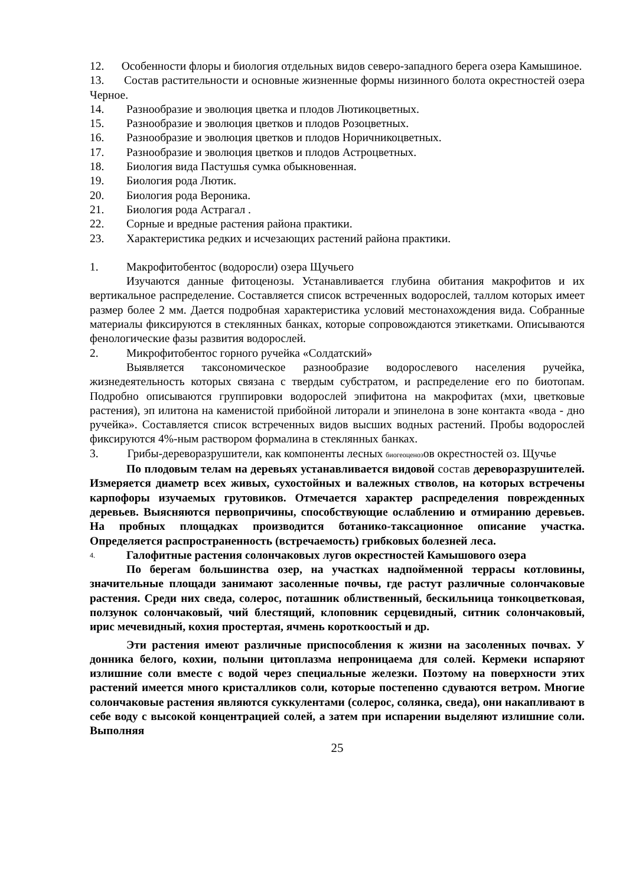12. Особенности флоры и биология отдельных видов северо-западного берега озера Камышиное.
13. Состав растительности и основные жизненные формы низинного болота окрестностей озера Черное.
14. Разнообразие и эволюция цветка и плодов Лютикоцветных.
15. Разнообразие и эволюция цветков и плодов Розоцветных.
16. Разнообразие и эволюция цветков и плодов Норичникоцветных.
17. Разнообразие и эволюция цветков и плодов Астроцветных.
18. Биология вида Пастушья сумка обыкновенная.
19. Биология рода Лютик.
20. Биология рода Вероника.
21. Биология рода Астрагал .
22. Сорные и вредные растения района практики.
23. Характеристика редких и исчезающих растений района практики.
1. Макрофитобентос (водоросли) озера Щучьего
Изучаются данные фитоценозы. Устанавливается глубина обитания макрофитов и их вертикальное распределение. Составляется список встреченных водорослей, таллом которых имеет размер более 2 мм. Дается подробная характеристика условий местонахождения вида. Собранные материалы фиксируются в стеклянных банках, которые сопровождаются этикетками. Описываются фенологические фазы развития водорослей.
2. Микрофитобентос горного ручейка «Солдатский»
Выявляется таксономическое разнообразие водорослевого населения ручейка, жизнедеятельность которых связана с твердым субстратом, и распределение его по биотопам. Подробно описываются группировки водорослей эпифитона на макрофитах (мхи, цветковые растения), эп илитона на каменистой прибойной литорали и эпинелона в зоне контакта «вода - дно ручейка». Составляется список встреченных видов высших водных растений. Пробы водорослей фиксируются 4%-ным раствором формалина в стеклянных банках.
3. Грибы-дереворазрушители, как компоненты лесных биогеоценозов окрестностей оз. Щучье
По плодовым телам на деревьях устанавливается видовой состав дереворазрушителей. Измеряется диаметр всех живых, сухостойных и валежных стволов, на которых встречены карпофоры изучаемых грутовиков. Отмечается характер распределения поврежденных деревьев. Выясняются первопричины, способствующие ослаблению и отмиранию деревьев. На пробных площадках производится ботанико-таксационное описание участка. Определяется распространенность (встречаемость) грибковых болезней леса.
4. Галофитные растения солончаковых лугов окрестностей Камышового озера
По берегам большинства озер, на участках надпойменной террасы котловины, значительные площади занимают засоленные почвы, где растут различные солончаковые растения. Среди них сведа, солерос, поташник облиственный, бескильница тонкоцветковая, ползунок солончаковый, чий блестящий, клоповник серцевидный, ситник солончаковый, ирис мечевидный, кохия простертая, ячмень короткоостый и др.
Эти растения имеют различные приспособления к жизни на засоленных почвах. У донника белого, кохии, полыни цитоплазма непроницаема для солей. Кермеки испаряют излишние соли вместе с водой через специальные железки. Поэтому на поверхности этих растений имеется много кристалликов соли, которые постепенно сдуваются ветром. Многие солончаковые растения являются суккулентами (солерос, солянка, сведа), они накапливают в себе воду с высокой концентрацией солей, а затем при испарении выделяют излишние соли. Выполняя
25